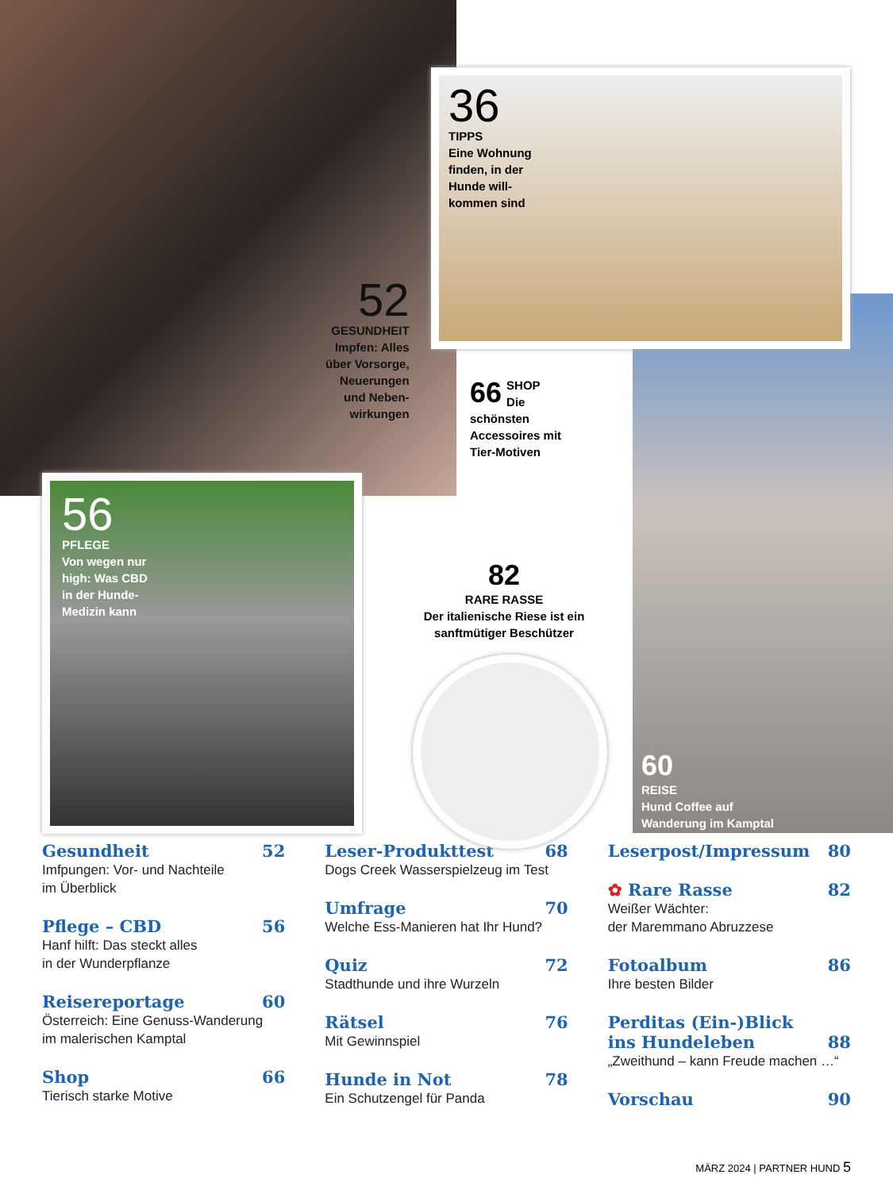36
TIPPS
Eine Wohnung
finden, in der
Hunde will-
kommen sind
52
GESUNDHEIT
Impfen: Alles
über Vorsorge,
Neuerungen
und Neben-
wirkungen
66 SHOP
Die schönsten
Accessoires mit
Tier-Motiven
56
PFLEGE
Von wegen nur
high: Was CBD
in der Hunde-
Medizin kann
82
RARE RASSE
Der italienische Riese ist ein sanftmütiger Beschützer
60
REISE
Hund Coffee auf
Wanderung im Kamptal
Gesundheit 52
Imfpungen: Vor- und Nachteile
im Überblick
Pflege – CBD 56
Hanf hilft: Das steckt alles
in der Wunderpflanze
Reisereportage 60
Österreich: Eine Genuss-Wanderung
im malerischen Kamptal
Shop 66
Tierisch starke Motive
Leser-Produkttest 68
Dogs Creek Wasserspielzeug im Test
Umfrage 70
Welche Ess-Manieren hat Ihr Hund?
Quiz 72
Stadthunde und ihre Wurzeln
Rätsel 76
Mit Gewinnspiel
Hunde in Not 78
Ein Schutzengel für Panda
Leserpost/Impressum 80
✿ Rare Rasse 82
Weißer Wächter:
der Maremmano Abruzzese
Fotoalbum 86
Ihre besten Bilder
Perditas (Ein-)Blick
ins Hundeleben 88
„Zweithund – kann Freude machen …“
Vorschau 90
MÄRZ 2024 | PARTNER HUND 5